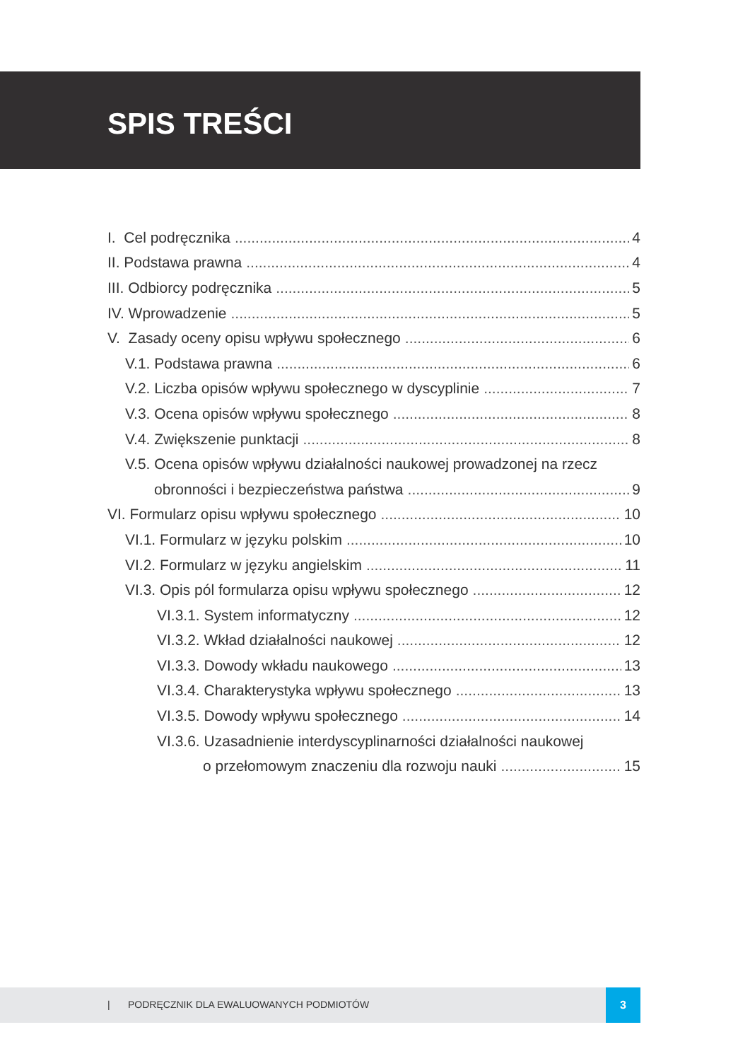SPIS TREŚCI
I. Cel podręcznika 4
II. Podstawa prawna 4
III. Odbiorcy podręcznika 5
IV. Wprowadzenie 5
V. Zasady oceny opisu wpływu społecznego 6
V.1. Podstawa prawna 6
V.2. Liczba opisów wpływu społecznego w dyscyplinie 7
V.3. Ocena opisów wpływu społecznego 8
V.4. Zwiększenie punktacji 8
V.5. Ocena opisów wpływu działalności naukowej prowadzonej na rzecz
obronności i bezpieczeństwa państwa 9
VI. Formularz opisu wpływu społecznego 10
VI.1. Formularz w języku polskim 10
VI.2. Formularz w języku angielskim 11
VI.3. Opis pól formularza opisu wpływu społecznego 12
VI.3.1. System informatyczny 12
VI.3.2. Wkład działalności naukowej 12
VI.3.3. Dowody wkładu naukowego 13
VI.3.4. Charakterystyka wpływu społecznego 13
VI.3.5. Dowody wpływu społecznego 14
VI.3.6. Uzasadnienie interdyscyplinarności działalności naukowej
o przełomowym znaczeniu dla rozwoju nauki 15
| PODRĘCZNIK DLA EWALUOWANYCH PODMIOTÓW 3